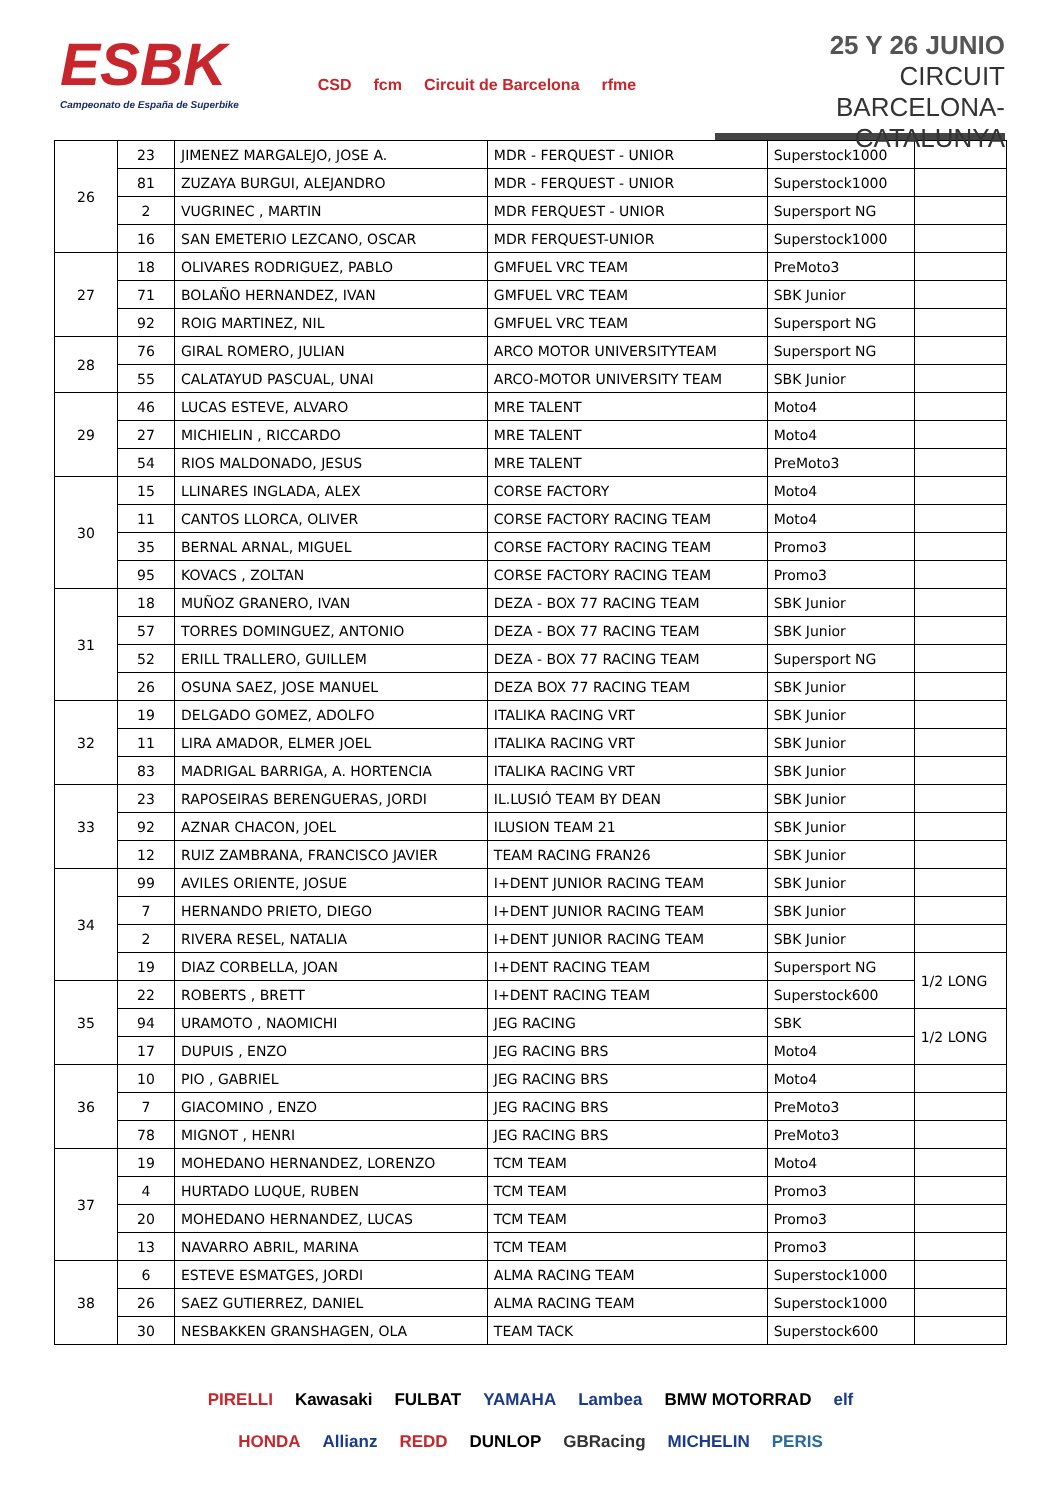ESBK
Campeonato de España de Superbike
CSD fcm Circuit de Barcelona rfme
25 Y 26 JUNIO
CIRCUIT
BARCELONA-CATALUNYA
| 26 | 23 | JIMENEZ MARGALEJO, JOSE A. | MDR - FERQUEST - UNIOR | Superstock1000 | |
| | 81 | ZUZAYA BURGUI, ALEJANDRO | MDR - FERQUEST - UNIOR | Superstock1000 | |
| | 2 | VUGRINEC , MARTIN | MDR FERQUEST - UNIOR | Supersport NG | |
| | 16 | SAN EMETERIO LEZCANO, OSCAR | MDR FERQUEST-UNIOR | Superstock1000 | |
| 27 | 18 | OLIVARES RODRIGUEZ, PABLO | GMFUEL VRC TEAM | PreMoto3 | |
| | 71 | BOLAÑO HERNANDEZ, IVAN | GMFUEL VRC TEAM | SBK Junior | |
| | 92 | ROIG MARTINEZ, NIL | GMFUEL VRC TEAM | Supersport NG | |
| 28 | 76 | GIRAL ROMERO, JULIAN | ARCO MOTOR UNIVERSITYTEAM | Supersport NG | |
| | 55 | CALATAYUD PASCUAL, UNAI | ARCO-MOTOR UNIVERSITY TEAM | SBK Junior | |
| 29 | 46 | LUCAS ESTEVE, ALVARO | MRE TALENT | Moto4 | |
| | 27 | MICHIELIN , RICCARDO | MRE TALENT | Moto4 | |
| | 54 | RIOS MALDONADO, JESUS | MRE TALENT | PreMoto3 | |
| 30 | 15 | LLINARES INGLADA, ALEX | CORSE FACTORY | Moto4 | |
| | 11 | CANTOS LLORCA, OLIVER | CORSE FACTORY RACING TEAM | Moto4 | |
| | 35 | BERNAL ARNAL, MIGUEL | CORSE FACTORY RACING TEAM | Promo3 | |
| | 95 | KOVACS , ZOLTAN | CORSE FACTORY RACING TEAM | Promo3 | |
| 31 | 18 | MUÑOZ GRANERO, IVAN | DEZA - BOX 77 RACING TEAM | SBK Junior | |
| | 57 | TORRES DOMINGUEZ, ANTONIO | DEZA - BOX 77 RACING TEAM | SBK Junior | |
| | 52 | ERILL TRALLERO, GUILLEM | DEZA - BOX 77 RACING TEAM | Supersport NG | |
| | 26 | OSUNA SAEZ, JOSE MANUEL | DEZA BOX 77 RACING TEAM | SBK Junior | |
| 32 | 19 | DELGADO GOMEZ, ADOLFO | ITALIKA RACING VRT | SBK Junior | |
| | 11 | LIRA AMADOR, ELMER JOEL | ITALIKA RACING VRT | SBK Junior | |
| | 83 | MADRIGAL BARRIGA, A. HORTENCIA | ITALIKA RACING VRT | SBK Junior | |
| 33 | 23 | RAPOSEIRAS BERENGUERAS, JORDI | IL.LUSIÓ TEAM BY DEAN | SBK Junior | |
| | 92 | AZNAR CHACON, JOEL | ILUSION TEAM 21 | SBK Junior | |
| | 12 | RUIZ ZAMBRANA, FRANCISCO JAVIER | TEAM RACING FRAN26 | SBK Junior | |
| 34 | 99 | AVILES ORIENTE, JOSUE | I+DENT JUNIOR RACING TEAM | SBK Junior | |
| | 7 | HERNANDO PRIETO, DIEGO | I+DENT JUNIOR RACING TEAM | SBK Junior | |
| | 2 | RIVERA RESEL, NATALIA | I+DENT JUNIOR RACING TEAM | SBK Junior | |
| | 19 | DIAZ CORBELLA, JOAN | I+DENT RACING TEAM | Supersport NG | 1/2 LONG |
| 35 | 22 | ROBERTS , BRETT | I+DENT RACING TEAM | Superstock600 | |
| | 94 | URAMOTO , NAOMICHI | JEG RACING | SBK | 1/2 LONG |
| | 17 | DUPUIS , ENZO | JEG RACING BRS | Moto4 | |
| 36 | 10 | PIO , GABRIEL | JEG RACING BRS | Moto4 | |
| | 7 | GIACOMINO , ENZO | JEG RACING BRS | PreMoto3 | |
| | 78 | MIGNOT , HENRI | JEG RACING BRS | PreMoto3 | |
| 37 | 19 | MOHEDANO HERNANDEZ, LORENZO | TCM TEAM | Moto4 | |
| | 4 | HURTADO LUQUE, RUBEN | TCM TEAM | Promo3 | |
| | 20 | MOHEDANO HERNANDEZ, LUCAS | TCM TEAM | Promo3 | |
| | 13 | NAVARRO ABRIL, MARINA | TCM TEAM | Promo3 | |
| 38 | 6 | ESTEVE ESMATGES, JORDI | ALMA RACING TEAM | Superstock1000 | |
| | 26 | SAEZ GUTIERREZ, DANIEL | ALMA RACING TEAM | Superstock1000 | |
| | 30 | NESBAKKEN GRANSHAGEN, OLA | TEAM TACK | Superstock600 | |
PIRELLI Kawasaki FULBAT YAMAHA Lambea BMW MOTORRAD elf HONDA Allianz REDD DUNLOP GBRacing MICHELIN PERIS